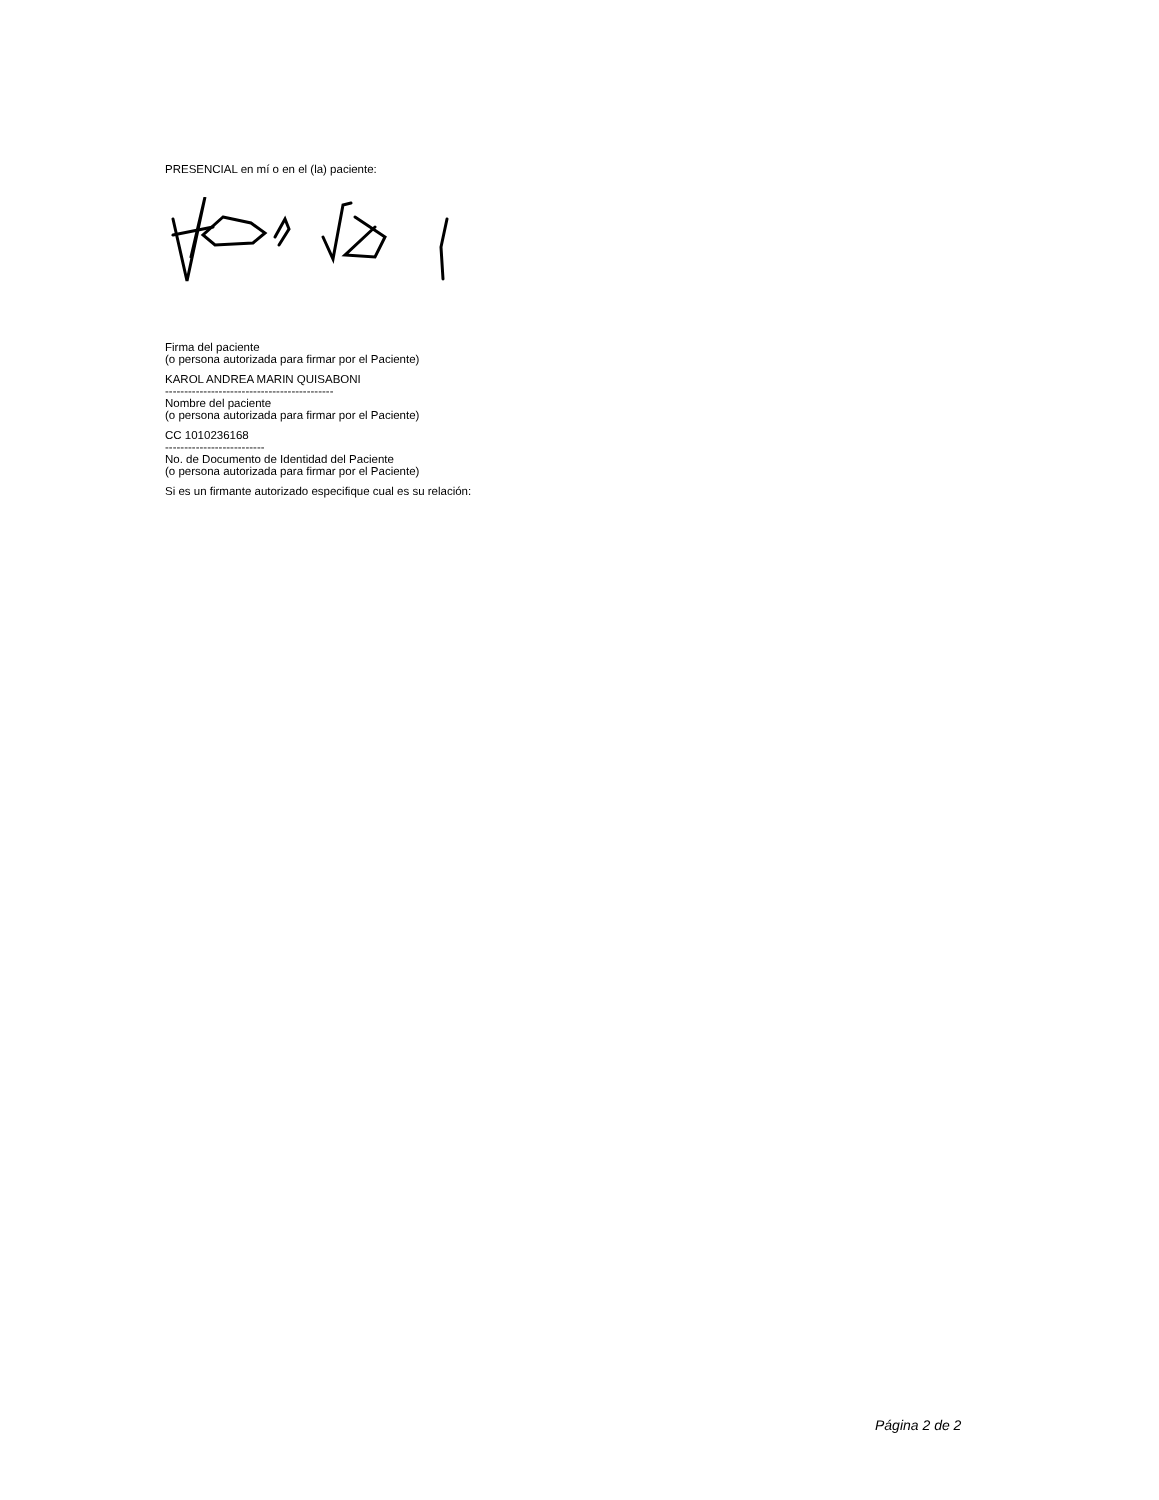PRESENCIAL en mí o en el (la) paciente:
Firma del paciente
(o persona autorizada para firmar por el Paciente)
KAROL ANDREA MARIN QUISABONI
--------------------------------------------
Nombre del paciente
(o persona autorizada para firmar por el Paciente)
CC 1010236168
--------------------------
No. de Documento de Identidad del Paciente
(o persona autorizada para firmar por el Paciente)
Si es un firmante autorizado especifique cual es su relación:
Página 2 de 2